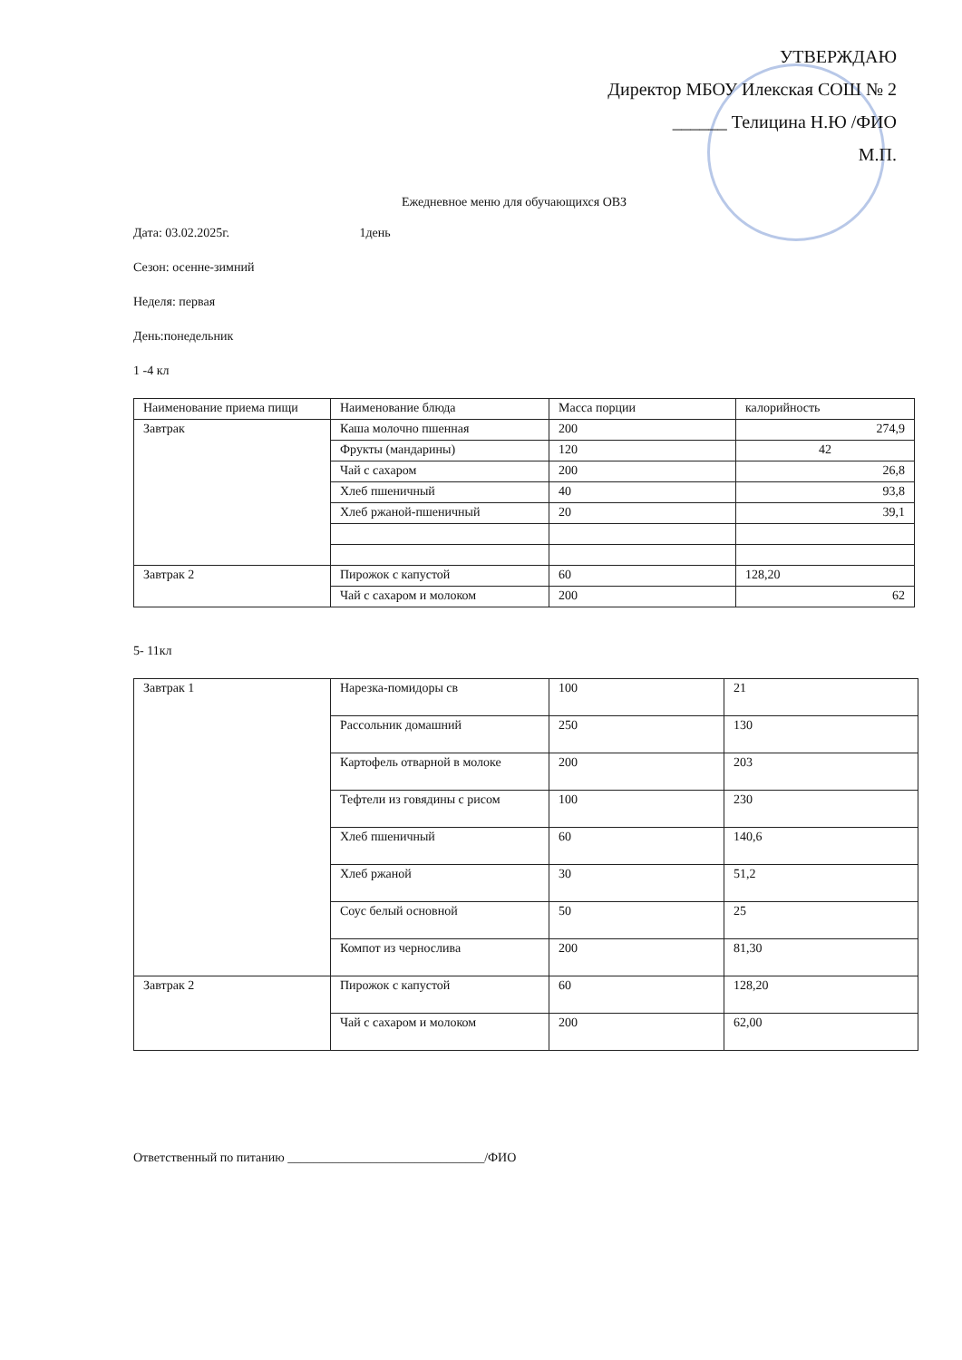УТВЕРЖДАЮ
Директор МБОУ Илекская СОШ № 2
______ Телицина Н.Ю /ФИО
М.П.
Ежедневное меню для обучающихся ОВЗ
Дата: 03.02.2025г. 1день
Сезон: осенне-зимний
Неделя: первая
День:понедельник
1 -4 кл
| Наименование приема пищи | Наименование блюда | Масса порции | калорийность |
| Завтрак | Каша молочно пшенная | 200 | 274,9 |
| | Фрукты (мандарины) | 120 | 42 |
| | Чай с сахаром | 200 | 26,8 |
| | Хлеб пшеничный | 40 | 93,8 |
| | Хлеб ржаной-пшеничный | 20 | 39,1 |
| Завтрак 2 | Пирожок с капустой | 60 | 128,20 |
| | Чай с сахаром и молоком | 200 | 62 |
5- 11кл
| Завтрак 1 | Нарезка-помидоры св | 100 | 21 |
| | Рассольник домашний | 250 | 130 |
| | Картофель отварной в молоке | 200 | 203 |
| | Тефтели из говядины с рисом | 100 | 230 |
| | Хлеб пшеничный | 60 | 140,6 |
| | Хлеб ржаной | 30 | 51,2 |
| | Соус белый основной | 50 | 25 |
| | Компот из чернослива | 200 | 81,30 |
| Завтрак 2 | Пирожок с капустой | 60 | 128,20 |
| | Чай с сахаром и молоком | 200 | 62,00 |
Ответственный по питанию _______________________________/ФИО